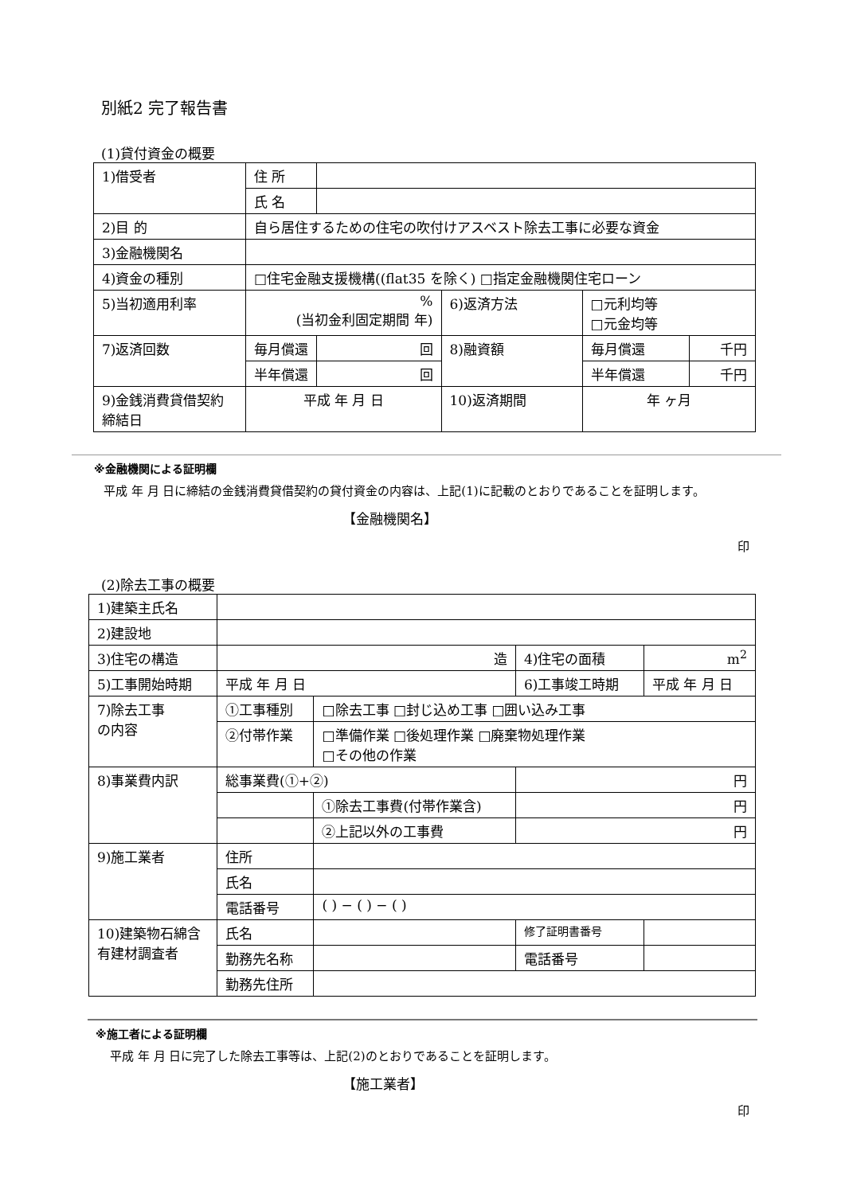別紙2 完了報告書
(1)貸付資金の概要
| 1)借受者 | 住 所 | | | | |
| | 氏 名 | | | | |
| 2)目 的 | 自ら居住するための住宅の吹付けアスベスト除去工事に必要な資金 | | | | |
| 3)金融機関名 | | | | | |
| 4)資金の種別 | □住宅金融支援機構((flat35 を除く) □指定金融機関住宅ローン | | | | |
| 5)当初適用利率 | % (当初金利固定期間 年) | | 6)返済方法 | □元利均等 □元金均等 | |
| 7)返済回数 | 毎月償還 | 回 | 8)融資額 | 毎月償還 | 千円 |
| | 半年償還 | 回 | | 半年償還 | 千円 |
| 9)金銭消費貸借契約 締結日 | 平成 年 月 日 | | 10)返済期間 | 年 ヶ月 | |
※金融機関による証明欄
平成 年 月 日に締結の金銭消費貸借契約の貸付資金の内容は、上記(1)に記載のとおりであることを証明します。
【金融機関名】
印
(2)除去工事の概要
| 1)建築主氏名 | | | | |
| 2)建設地 | | | | |
| 3)住宅の構造 | 造 | | 4)住宅の面積 | m<sup>2</sup> |
| 5)工事開始時期 | 平成 年 月 日 | | 6)工事竣工時期 | 平成 年 月 日 |
| 7)除去工事 の内容 | ①工事種別 | □除去工事 □封じ込め工事 □囲い込み工事 | | |
| | ②付帯作業 | □準備作業 □後処理作業 □廃棄物処理作業 □その他の作業 | | |
| 8)事業費内訳 | 総事業費(①+②) | | 円 | |
| | | ①除去工事費(付帯作業含) | 円 | |
| | | ②上記以外の工事費 | 円 | |
| 9)施工業者 | 住所 | | | |
| | 氏名 | | | |
| | 電話番号 | ( ) − ( ) − ( ) | | |
| 10)建築物石綿含 有建材調査者 | 氏名 | | 修了証明書番号 | |
| | 勤務先名称 | | 電話番号 | |
| | 勤務先住所 | | | |
※施工者による証明欄
平成 年 月 日に完了した除去工事等は、上記(2)のとおりであることを証明します。
【施工業者】
印